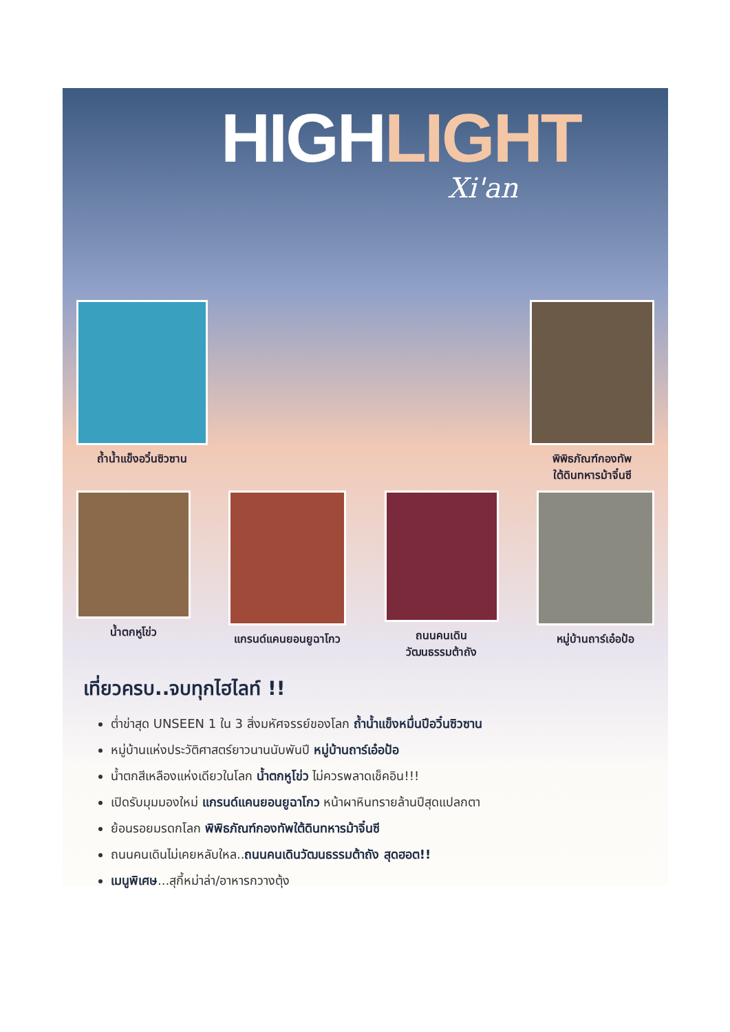HIGHLIGHT
Xi'an
ถ้ำน้ำแข็งอวิ๋นซิวซาน พิพิธภัณฑ์กองทัพ
ใต้ดินทหารม้าจิ๋นซี
น้ำตกหูโข่ว แกรนด์แคนยอนยูฉาโกว ถนนคนเดิน
วัฒนธรรมต้าถัง
หมู่บ้านถาร์เอ๋อป้อ
เที่ยวครบ..จบทุกไฮไลท์ !!
ต่ำข่าสุด UNSEEN 1 ใน 3 สิ่งมหัศจรรย์ของโลก ถ้ำน้ำแข็งหมื่นปีอวิ๋นซิวซาน
หมู่บ้านแห่งประวัติศาสตร์ยาวนานนับพันปี หมู่บ้านถาร์เอ๋อป้อ
น้ำตกสีเหลืองแห่งเดียวในโลก น้ำตกหูโข่ว ไม่ควรพลาดเช็คอิน!!!
เปิดรับมุมมองใหม่ แกรนด์แคนยอนยูฉาโกว หน้าผาหินทรายล้านปีสุดแปลกตา
ย้อนรอยมรดกโลก พิพิธภัณฑ์กองทัพใต้ดินทหารม้าจิ๋นซี
ถนนคนเดินไม่เคยหลับใหล..ถนนคนเดินวัฒนธรรมต้าถัง สุดฮอต!!
เมนูพิเศษ...สุกี้หม่าล่า/อาหารกวางตุ้ง